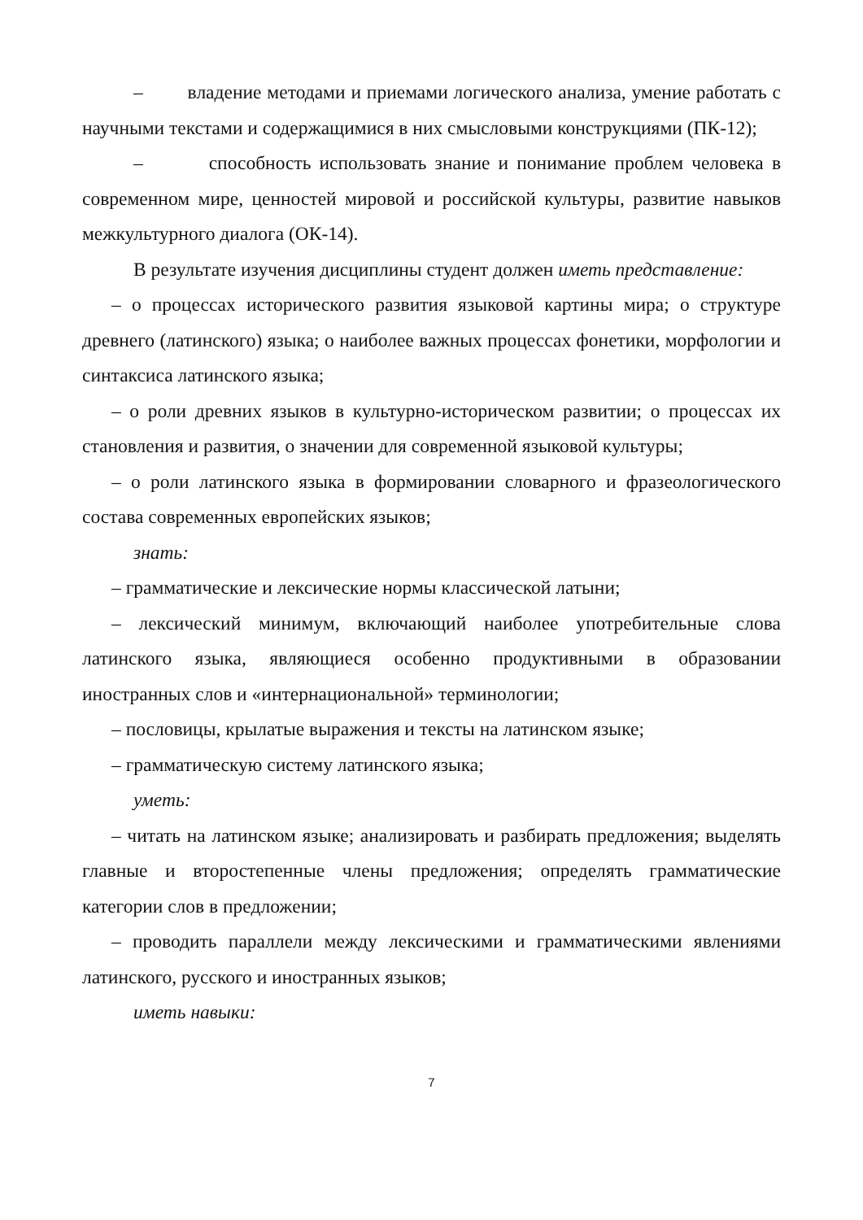– владение методами и приемами логического анализа, умение работать с научными текстами и содержащимися в них смысловыми конструкциями (ПК-12);
– способность использовать знание и понимание проблем человека в современном мире, ценностей мировой и российской культуры, развитие навыков межкультурного диалога (ОК-14).
В результате изучения дисциплины студент должен иметь представление:
– о процессах исторического развития языковой картины мира; о структуре древнего (латинского) языка; о наиболее важных процессах фонетики, морфологии и синтаксиса латинского языка;
– о роли древних языков в культурно-историческом развитии; о процессах их становления и развития, о значении для современной языковой культуры;
– о роли латинского языка в формировании словарного и фразеологического состава современных европейских языков;
знать:
– грамматические и лексические нормы классической латыни;
– лексический минимум, включающий наиболее употребительные слова латинского языка, являющиеся особенно продуктивными в образовании иностранных слов и «интернациональной» терминологии;
– пословицы, крылатые выражения и тексты на латинском языке;
– грамматическую систему латинского языка;
уметь:
– читать на латинском языке; анализировать и разбирать предложения; выделять главные и второстепенные члены предложения; определять грамматические категории слов в предложении;
– проводить параллели между лексическими и грамматическими явлениями латинского, русского и иностранных языков;
иметь навыки:
7